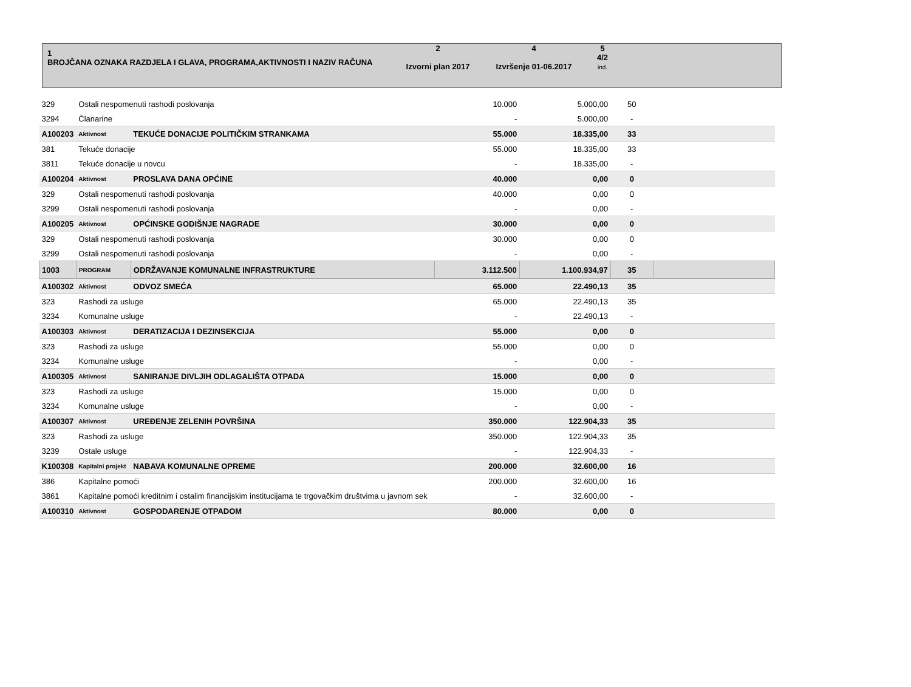| 1 BROJČANA OZNAKA RAZDJELA I GLAVA, PROGRAMA,AKTIVNOSTI I NAZIV RAČUNA | 2 Izvorni plan 2017 | 4 Izvršenje 01-06.2017 | 5 4/2 ind. | |
| 329 | Ostali nespomenuti rashodi poslovanja | | 10.000 | 5.000,00 | 50 | |
| 3294 | Članarine | | - | 5.000,00 | - | |
| A100203 | Aktivnost | TEKUĆE DONACIJE POLITIČKIM STRANKAMA | 55.000 | 18.335,00 | 33 | |
| 381 | Tekuće donacije | | 55.000 | 18.335,00 | 33 | |
| 3811 | Tekuće donacije u novcu | | - | 18.335,00 | - | |
| A100204 | Aktivnost | PROSLAVA DANA OPĆINE | 40.000 | 0,00 | 0 | |
| 329 | Ostali nespomenuti rashodi poslovanja | | 40.000 | 0,00 | 0 | |
| 3299 | Ostali nespomenuti rashodi poslovanja | | - | 0,00 | - | |
| A100205 | Aktivnost | OPĆINSKE GODIŠNJE NAGRADE | 30.000 | 0,00 | 0 | |
| 329 | Ostali nespomenuti rashodi poslovanja | | 30.000 | 0,00 | 0 | |
| 3299 | Ostali nespomenuti rashodi poslovanja | | - | 0,00 | - | |
| 1003 | PROGRAM | ODRŽAVANJE KOMUNALNE INFRASTRUKTURE | 3.112.500 | 1.100.934,97 | 35 | |
| A100302 | Aktivnost | ODVOZ SMEĆA | 65.000 | 22.490,13 | 35 | |
| 323 | Rashodi za usluge | | 65.000 | 22.490,13 | 35 | |
| 3234 | Komunalne usluge | | - | 22.490,13 | - | |
| A100303 | Aktivnost | DERATIZACIJA I DEZINSEKCIJA | 55.000 | 0,00 | 0 | |
| 323 | Rashodi za usluge | | 55.000 | 0,00 | 0 | |
| 3234 | Komunalne usluge | | - | 0,00 | - | |
| A100305 | Aktivnost | SANIRANJE DIVLJIH ODLAGALIŠTA OTPADA | 15.000 | 0,00 | 0 | |
| 323 | Rashodi za usluge | | 15.000 | 0,00 | 0 | |
| 3234 | Komunalne usluge | | - | 0,00 | - | |
| A100307 | Aktivnost | UREĐENJE ZELENIH POVRŠINA | 350.000 | 122.904,33 | 35 | |
| 323 | Rashodi za usluge | | 350.000 | 122.904,33 | 35 | |
| 3239 | Ostale usluge | | - | 122.904,33 | - | |
| K100308 | Kapitalni projekt | NABAVA KOMUNALNE OPREME | 200.000 | 32.600,00 | 16 | |
| 386 | Kapitalne pomoći | | 200.000 | 32.600,00 | 16 | |
| 3861 | Kapitalne pomoći kreditnim i ostalim financijskim institucijama te trgovačkim društvima u javnom sek | | - | 32.600,00 | - | |
| A100310 | Aktivnost | GOSPODARENJE OTPADOM | 80.000 | 0,00 | 0 | |